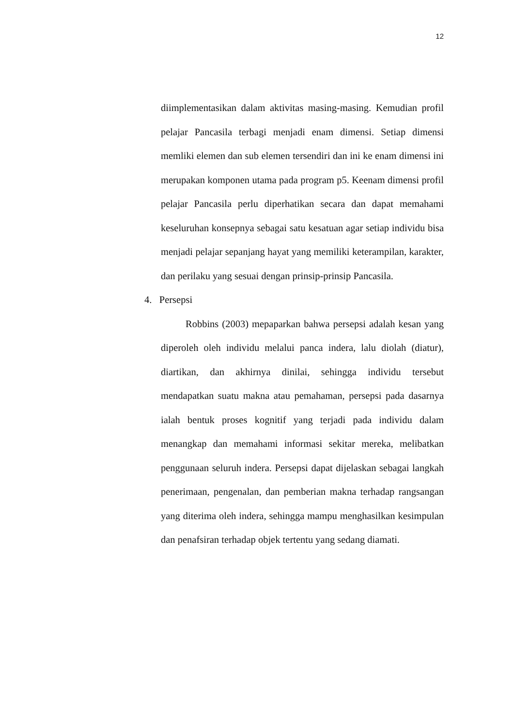12
diimplementasikan dalam aktivitas masing-masing. Kemudian profil pelajar Pancasila terbagi menjadi enam dimensi. Setiap dimensi memliki elemen dan sub elemen tersendiri dan ini ke enam dimensi ini merupakan komponen utama pada program p5. Keenam dimensi profil pelajar Pancasila perlu diperhatikan secara dan dapat memahami keseluruhan konsepnya sebagai satu kesatuan agar setiap individu bisa menjadi pelajar sepanjang hayat yang memiliki keterampilan, karakter, dan perilaku yang sesuai dengan prinsip-prinsip Pancasila.
4. Persepsi
Robbins (2003) mepaparkan bahwa persepsi adalah kesan yang diperoleh oleh individu melalui panca indera, lalu diolah (diatur), diartikan, dan akhirnya dinilai, sehingga individu tersebut mendapatkan suatu makna atau pemahaman, persepsi pada dasarnya ialah bentuk proses kognitif yang terjadi pada individu dalam menangkap dan memahami informasi sekitar mereka, melibatkan penggunaan seluruh indera. Persepsi dapat dijelaskan sebagai langkah penerimaan, pengenalan, dan pemberian makna terhadap rangsangan yang diterima oleh indera, sehingga mampu menghasilkan kesimpulan dan penafsiran terhadap objek tertentu yang sedang diamati.